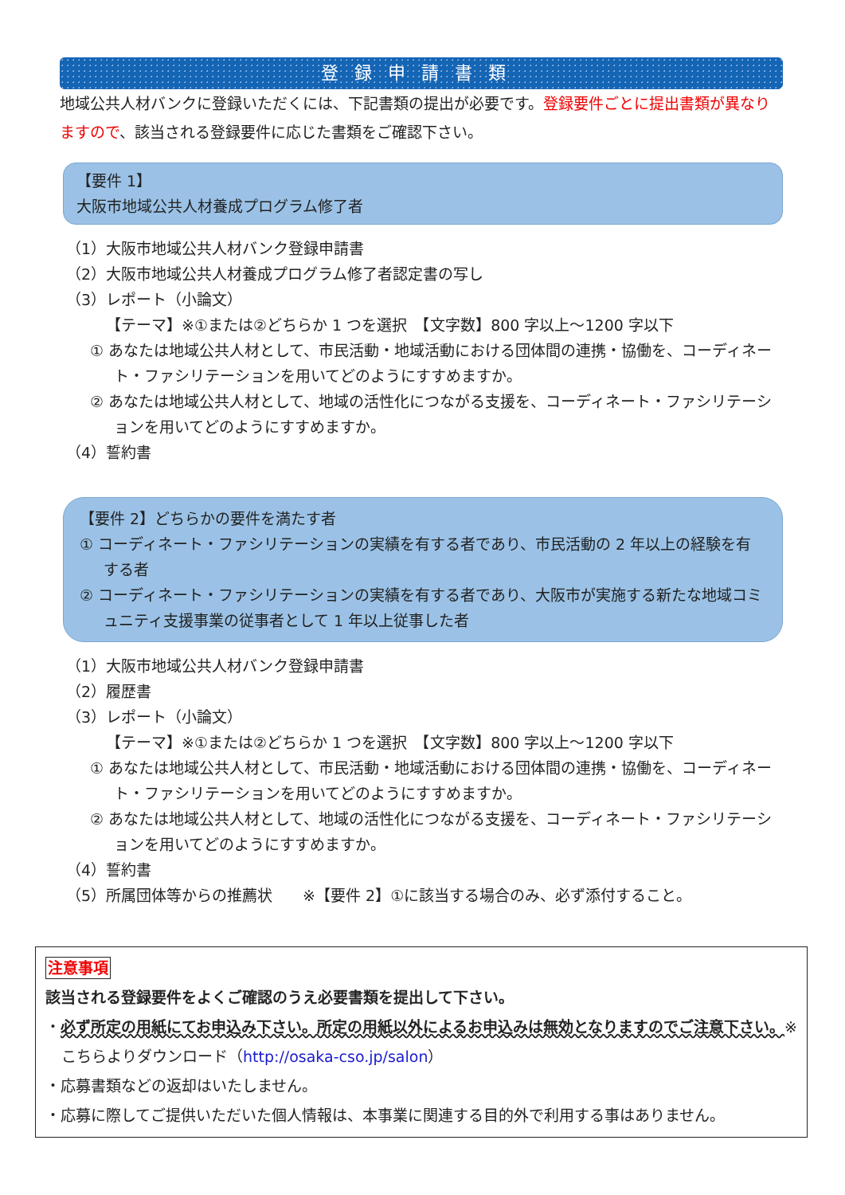登録申請書類
地域公共人材バンクに登録いただくには、下記書類の提出が必要です。登録要件ごとに提出書類が異なりますので、該当される登録要件に応じた書類をご確認下さい。
【要件 1】
大阪市地域公共人材養成プログラム修了者
（1）大阪市地域公共人材バンク登録申請書
（2）大阪市地域公共人材養成プログラム修了者認定書の写し
（3）レポート（小論文）
【テーマ】※①または②どちらか 1 つを選択　【文字数】800 字以上～1200 字以下
① あなたは地域公共人材として、市民活動・地域活動における団体間の連携・協働を、コーディネート・ファシリテーションを用いてどのようにすすめますか。
② あなたは地域公共人材として、地域の活性化につながる支援を、コーディネート・ファシリテーションを用いてどのようにすすめますか。
（4）誓約書
【要件 2】どちらかの要件を満たす者
① コーディネート・ファシリテーションの実績を有する者であり、市民活動の 2 年以上の経験を有する者
② コーディネート・ファシリテーションの実績を有する者であり、大阪市が実施する新たな地域コミュニティ支援事業の従事者として 1 年以上従事した者
（1）大阪市地域公共人材バンク登録申請書
（2）履歴書
（3）レポート（小論文）
【テーマ】※①または②どちらか 1 つを選択　【文字数】800 字以上～1200 字以下
① あなたは地域公共人材として、市民活動・地域活動における団体間の連携・協働を、コーディネート・ファシリテーションを用いてどのようにすすめますか。
② あなたは地域公共人材として、地域の活性化につながる支援を、コーディネート・ファシリテーションを用いてどのようにすすめますか。
（4）誓約書
（5）所属団体等からの推薦状　　※【要件 2】①に該当する場合のみ、必ず添付すること。
注意事項
該当される登録要件をよくご確認のうえ必要書類を提出して下さい。
・必ず所定の用紙にてお申込み下さい。所定の用紙以外によるお申込みは無効となりますのでご注意下さい。※こちらよりダウンロード（http://osaka-cso.jp/salon）
・応募書類などの返却はいたしません。
・応募に際してご提供いただいた個人情報は、本事業に関連する目的外で利用する事はありません。